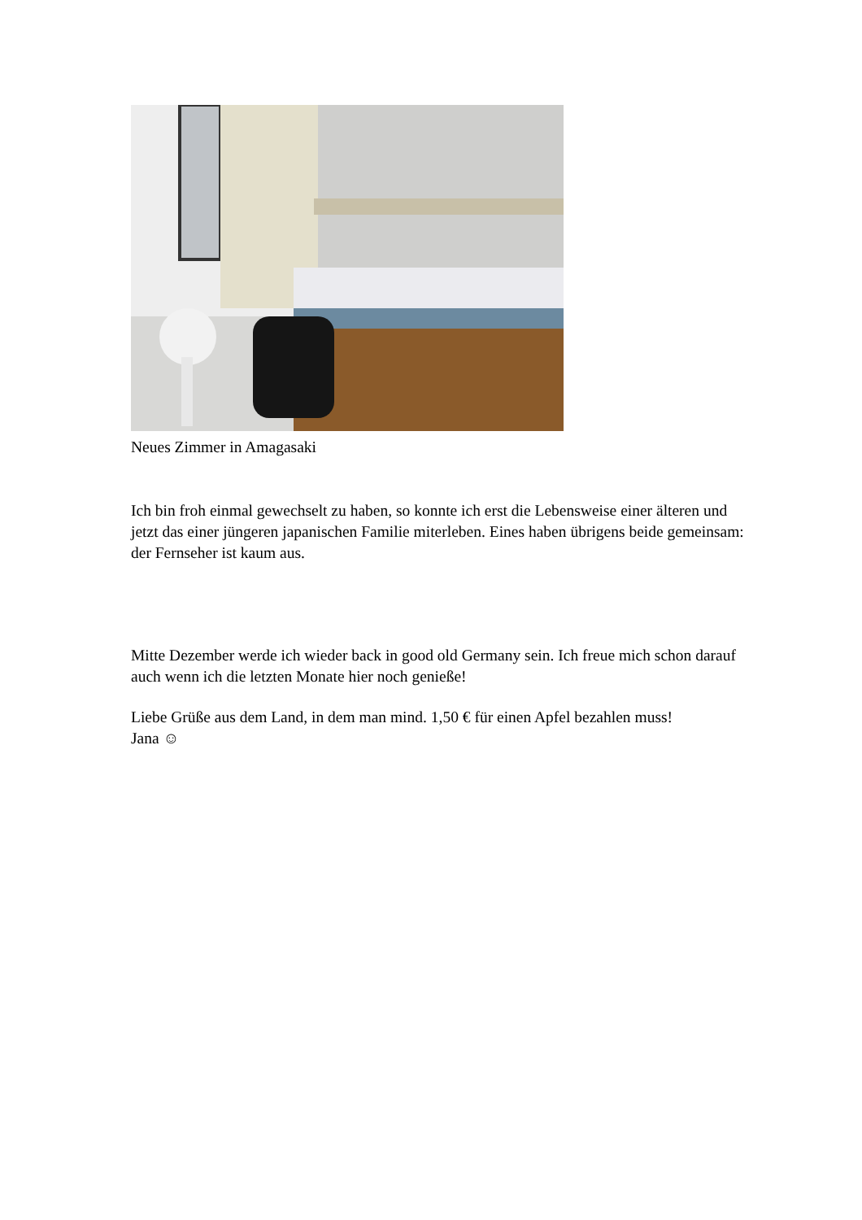Neues Zimmer in Amagasaki
Ich bin froh einmal gewechselt zu haben, so konnte ich erst die Lebensweise einer älteren und jetzt das einer jüngeren japanischen Familie miterleben. Eines haben übrigens beide gemeinsam: der Fernseher ist kaum aus.
Mitte Dezember werde ich wieder back in good old Germany sein. Ich freue mich schon darauf auch wenn ich die letzten Monate hier noch genieße!
Liebe Grüße aus dem Land, in dem man mind. 1,50 € für einen Apfel bezahlen muss!
Jana ☺